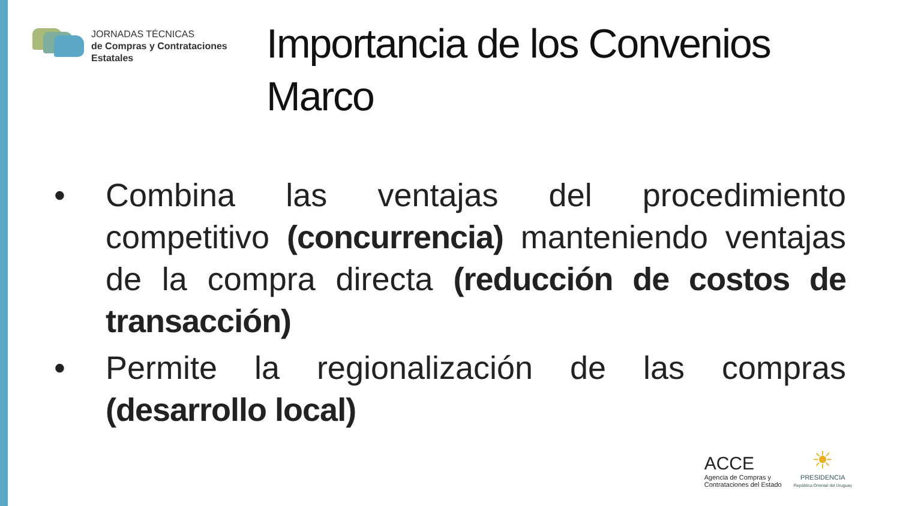JORNADAS TÉCNICAS
de Compras y Contrataciones
Estatales
Importancia de los Convenios
Marco
• Combina las ventajas del procedimiento competitivo (concurrencia) manteniendo ventajas de la compra directa (reducción de costos de transacción)
• Permite la regionalización de las compras (desarrollo local)
ACCE
Agencia de Compras y
Contrataciones del Estado
☀
PRESIDENCIA
República Oriental del Uruguay